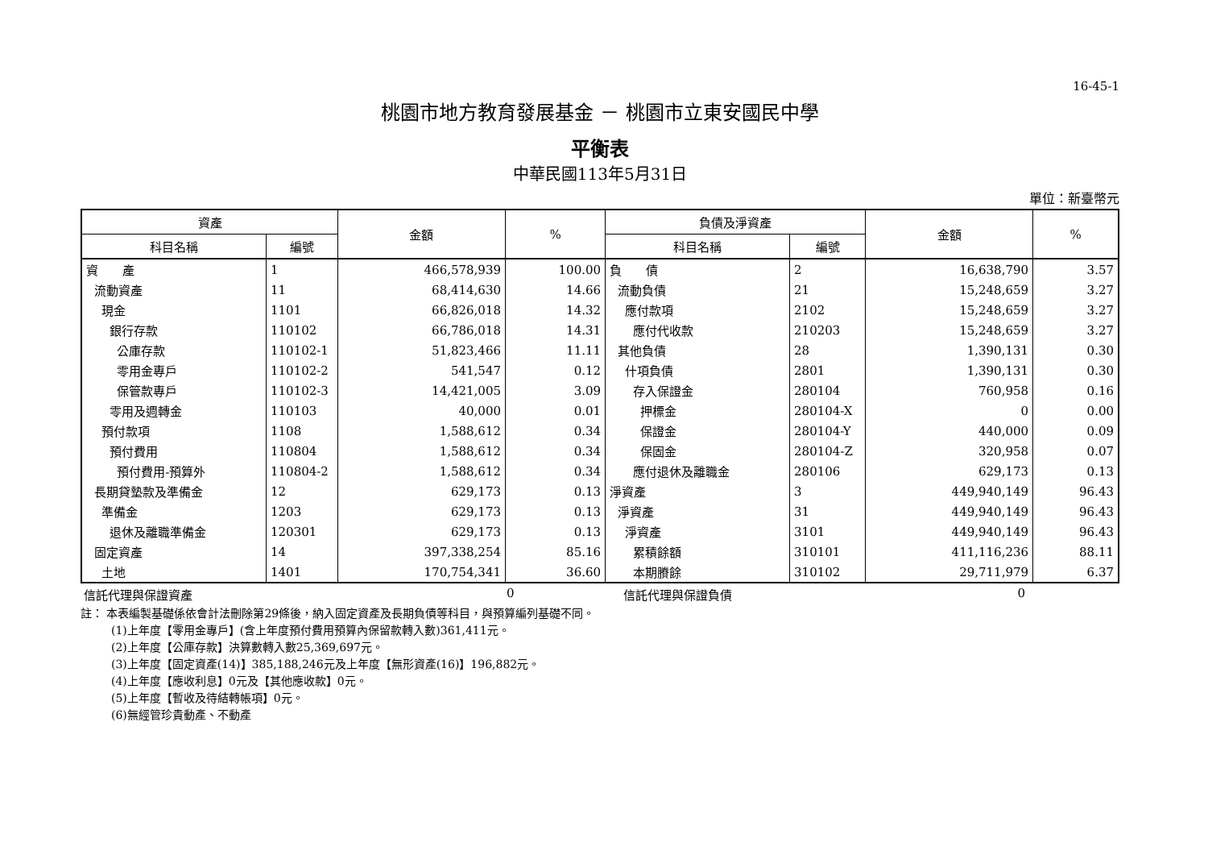16-45-1
桃園市地方教育發展基金 － 桃園市立東安國民中學
平衡表
中華民國113年5月31日
單位：新臺幣元
| 資產 | | 金額 | % | 負債及淨資產 | | 金額 | % |
| --- | --- | --- | --- | --- | --- | --- | --- |
| 科目名稱 | 編號 | | | 科目名稱 | 編號 | | |
| 資 產 | 1 | 466,578,939 | 100.00 | 負 債 | 2 | 16,638,790 | 3.57 |
| 流動資產 | 11 | 68,414,630 | 14.66 | 流動負債 | 21 | 15,248,659 | 3.27 |
| 現金 | 1101 | 66,826,018 | 14.32 | 應付款項 | 2102 | 15,248,659 | 3.27 |
| 銀行存款 | 110102 | 66,786,018 | 14.31 | 應付代收款 | 210203 | 15,248,659 | 3.27 |
| 公庫存款 | 110102-1 | 51,823,466 | 11.11 | 其他負債 | 28 | 1,390,131 | 0.30 |
| 零用金專戶 | 110102-2 | 541,547 | 0.12 | 什項負債 | 2801 | 1,390,131 | 0.30 |
| 保管款專戶 | 110102-3 | 14,421,005 | 3.09 | 存入保證金 | 280104 | 760,958 | 0.16 |
| 零用及週轉金 | 110103 | 40,000 | 0.01 | 押標金 | 280104-X | 0 | 0.00 |
| 預付款項 | 1108 | 1,588,612 | 0.34 | 保證金 | 280104-Y | 440,000 | 0.09 |
| 預付費用 | 110804 | 1,588,612 | 0.34 | 保固金 | 280104-Z | 320,958 | 0.07 |
| 預付費用-預算外 | 110804-2 | 1,588,612 | 0.34 | 應付退休及離職金 | 280106 | 629,173 | 0.13 |
| 長期貸墊款及準備金 | 12 | 629,173 | 0.13 | 淨資產 | 3 | 449,940,149 | 96.43 |
| 準備金 | 1203 | 629,173 | 0.13 | 淨資產 | 31 | 449,940,149 | 96.43 |
| 退休及離職準備金 | 120301 | 629,173 | 0.13 | 淨資產 | 3101 | 449,940,149 | 96.43 |
| 固定資產 | 14 | 397,338,254 | 85.16 | 累積餘額 | 310101 | 411,116,236 | 88.11 |
| 土地 | 1401 | 170,754,341 | 36.60 | 本期賸餘 | 310102 | 29,711,979 | 6.37 |
信託代理與保證資產 0 信託代理與保證負債 0
註： 本表編製基礎係依會計法刪除第29條後，納入固定資產及長期負債等科目，與預算編列基礎不同。
(1)上年度【零用金專戶】(含上年度預付費用預算內保留款轉入數)361,411元。
(2)上年度【公庫存款】決算數轉入數25,369,697元。
(3)上年度【固定資產(14)】385,188,246元及上年度【無形資產(16)】196,882元。
(4)上年度【應收利息】0元及【其他應收款】0元。
(5)上年度【暫收及待結轉帳項】0元。
(6)無經管珍貴動產、不動產